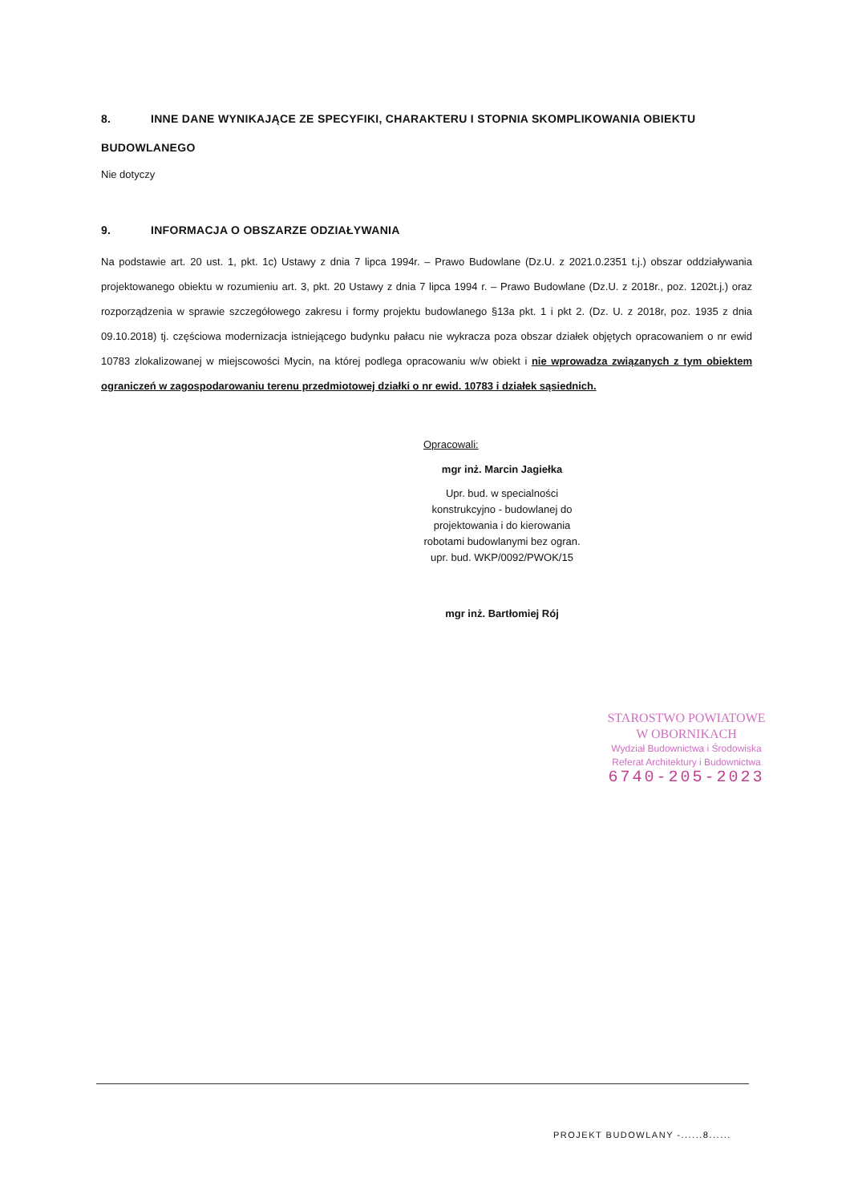8. INNE DANE WYNIKAJĄCE ZE SPECYFIKI, CHARAKTERU I STOPNIA SKOMPLIKOWANIA OBIEKTU BUDOWLANEGO
Nie dotyczy
9. INFORMACJA O OBSZARZE ODZIAŁYWANIA
Na podstawie art. 20 ust. 1, pkt. 1c) Ustawy z dnia 7 lipca 1994r. – Prawo Budowlane (Dz.U. z 2021.0.2351 t.j.) obszar oddziaływania projektowanego obiektu w rozumieniu art. 3, pkt. 20 Ustawy z dnia 7 lipca 1994 r. – Prawo Budowlane (Dz.U. z 2018r., poz. 1202t.j.) oraz rozporządzenia w sprawie szczegółowego zakresu i formy projektu budowlanego §13a pkt. 1 i pkt 2. (Dz. U. z 2018r, poz. 1935 z dnia 09.10.2018) tj. częściowa modernizacja istniejącego budynku pałacu nie wykracza poza obszar działek objętych opracowaniem o nr ewid 10783 zlokalizowanej w miejscowości Mycin, na której podlega opracowaniu w/w obiekt i nie wprowadza związanych z tym obiektem ograniczeń w zagospodarowaniu terenu przedmiotowej działki o nr ewid. 10783 i działek sąsiednich.
Opracowali:
mgr inż. Marcin Jagiełka
Upr. bud. w specialności konstrukcyjno - budowlanej do projektowania i do kierowania robotami budowlanymi bez ogran. upr. bud. WKP/0092/PWOK/15
mgr inż. Bartłomiej Rój
STAROSTWO POWIATOWE
W OBORNIKACH
Wydział Budownictwa i Środowiska
Referat Architektury i Budownictwa
6740-205-2023
PROJEKT BUDOWLANY -......8......